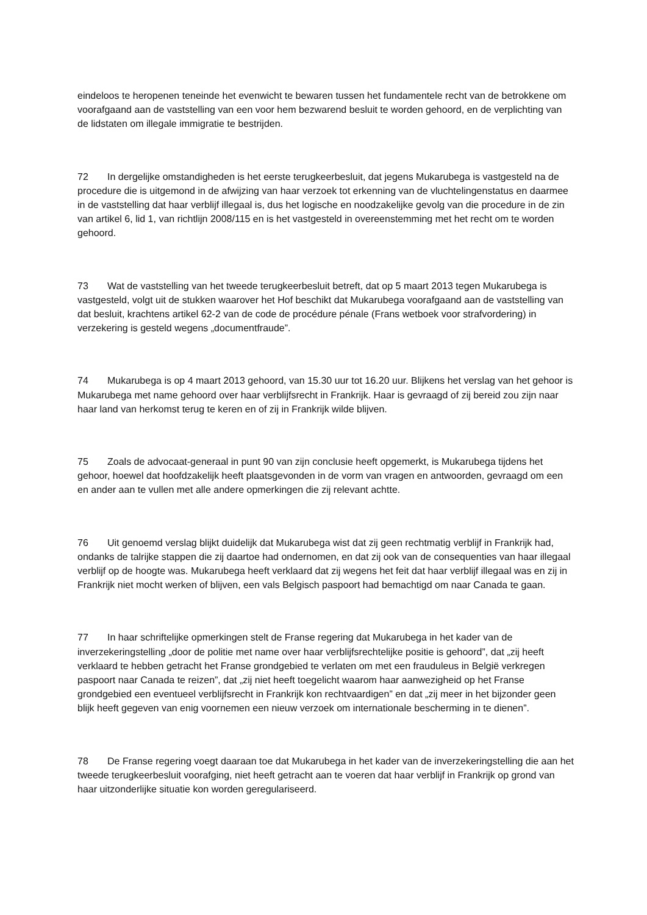eindeloos te heropenen teneinde het evenwicht te bewaren tussen het fundamentele recht van de betrokkene om voorafgaand aan de vaststelling van een voor hem bezwarend besluit te worden gehoord, en de verplichting van de lidstaten om illegale immigratie te bestrijden.
72 In dergelijke omstandigheden is het eerste terugkeerbesluit, dat jegens Mukarubega is vastgesteld na de procedure die is uitgemond in de afwijzing van haar verzoek tot erkenning van de vluchtelingenstatus en daarmee in de vaststelling dat haar verblijf illegaal is, dus het logische en noodzakelijke gevolg van die procedure in de zin van artikel 6, lid 1, van richtlijn 2008/115 en is het vastgesteld in overeenstemming met het recht om te worden gehoord.
73 Wat de vaststelling van het tweede terugkeerbesluit betreft, dat op 5 maart 2013 tegen Mukarubega is vastgesteld, volgt uit de stukken waarover het Hof beschikt dat Mukarubega voorafgaand aan de vaststelling van dat besluit, krachtens artikel 62‑2 van de code de procédure pénale (Frans wetboek voor strafvordering) in verzekering is gesteld wegens „documentfraude”.
74 Mukarubega is op 4 maart 2013 gehoord, van 15.30 uur tot 16.20 uur. Blijkens het verslag van het gehoor is Mukarubega met name gehoord over haar verblijfsrecht in Frankrijk. Haar is gevraagd of zij bereid zou zijn naar haar land van herkomst terug te keren en of zij in Frankrijk wilde blijven.
75 Zoals de advocaat-generaal in punt 90 van zijn conclusie heeft opgemerkt, is Mukarubega tijdens het gehoor, hoewel dat hoofdzakelijk heeft plaatsgevonden in de vorm van vragen en antwoorden, gevraagd om een en ander aan te vullen met alle andere opmerkingen die zij relevant achtte.
76 Uit genoemd verslag blijkt duidelijk dat Mukarubega wist dat zij geen rechtmatig verblijf in Frankrijk had, ondanks de talrijke stappen die zij daartoe had ondernomen, en dat zij ook van de consequenties van haar illegaal verblijf op de hoogte was. Mukarubega heeft verklaard dat zij wegens het feit dat haar verblijf illegaal was en zij in Frankrijk niet mocht werken of blijven, een vals Belgisch paspoort had bemachtigd om naar Canada te gaan.
77 In haar schriftelijke opmerkingen stelt de Franse regering dat Mukarubega in het kader van de inverzekeringstelling „door de politie met name over haar verblijfsrechtelijke positie is gehoord”, dat „zij heeft verklaard te hebben getracht het Franse grondgebied te verlaten om met een frauduleus in België verkregen paspoort naar Canada te reizen”, dat „zij niet heeft toegelicht waarom haar aanwezigheid op het Franse grondgebied een eventueel verblijfsrecht in Frankrijk kon rechtvaardigen” en dat „zij meer in het bijzonder geen blijk heeft gegeven van enig voornemen een nieuw verzoek om internationale bescherming in te dienen”.
78 De Franse regering voegt daaraan toe dat Mukarubega in het kader van de inverzekeringstelling die aan het tweede terugkeerbesluit voorafging, niet heeft getracht aan te voeren dat haar verblijf in Frankrijk op grond van haar uitzonderlijke situatie kon worden geregulariseerd.